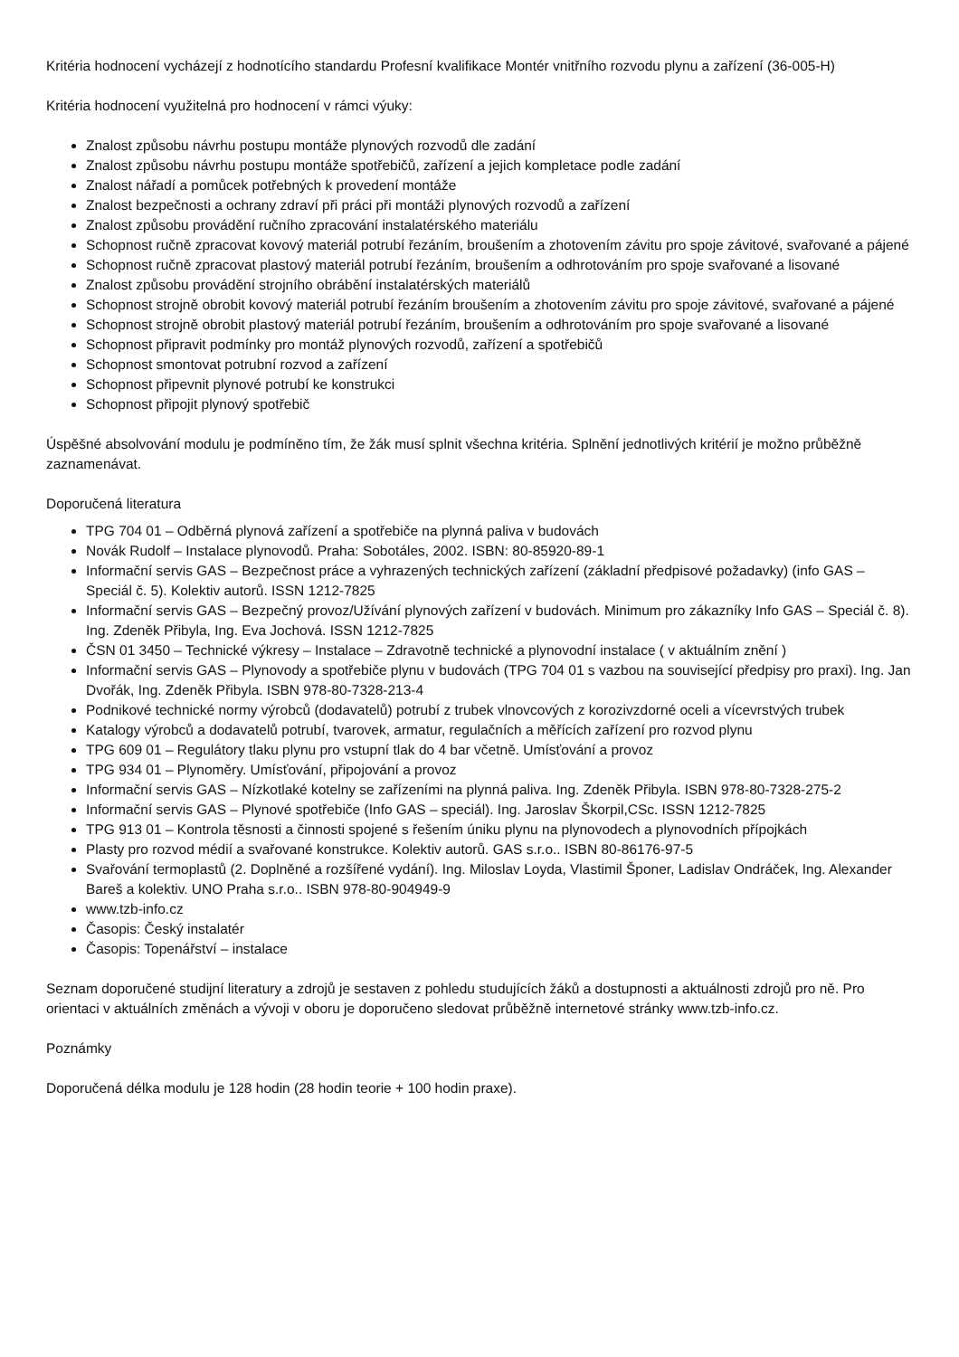Kritéria hodnocení vycházejí z hodnotícího standardu Profesní kvalifikace Montér vnitřního rozvodu plynu a zařízení (36-005-H)
Kritéria hodnocení využitelná pro hodnocení v rámci výuky:
Znalost způsobu návrhu postupu montáže plynových rozvodů dle zadání
Znalost způsobu návrhu postupu montáže spotřebičů, zařízení a jejich kompletace podle zadání
Znalost nářadí a pomůcek potřebných k provedení montáže
Znalost bezpečnosti a ochrany zdraví při práci při montáži plynových rozvodů a zařízení
Znalost způsobu provádění ručního zpracování instalatérského materiálu
Schopnost ručně zpracovat kovový materiál potrubí řezáním, broušením a zhotovením závitu pro spoje závitové, svařované a pájené
Schopnost ručně zpracovat plastový materiál potrubí řezáním, broušením a odhrotováním pro spoje svařované a lisované
Znalost způsobu provádění strojního obrábění instalatérských materiálů
Schopnost strojně obrobit kovový materiál potrubí řezáním broušením a zhotovením závitu pro spoje závitové, svařované a pájené
Schopnost strojně obrobit plastový materiál potrubí řezáním, broušením a odhrotováním pro spoje svařované a lisované
Schopnost připravit podmínky pro montáž plynových rozvodů, zařízení a spotřebičů
Schopnost smontovat potrubní rozvod a zařízení
Schopnost připevnit plynové potrubí ke konstrukci
Schopnost připojit plynový spotřebič
Úspěšné absolvování modulu je podmíněno tím, že žák musí splnit všechna kritéria. Splnění jednotlivých kritérií je možno průběžně zaznamenávat.
Doporučená literatura
TPG 704 01 – Odběrná plynová zařízení a spotřebiče na plynná paliva v budovách
Novák Rudolf – Instalace plynovodů. Praha: Sobotáles, 2002. ISBN: 80-85920-89-1
Informační servis GAS – Bezpečnost práce a vyhrazených technických zařízení (základní předpisové požadavky) (info GAS – Speciál č. 5). Kolektiv autorů. ISSN 1212-7825
Informační servis GAS – Bezpečný provoz/Užívání plynových zařízení v budovách. Minimum pro zákazníky Info GAS – Speciál č. 8). Ing. Zdeněk Přibyla, Ing. Eva Jochová. ISSN 1212-7825
ČSN 01 3450 – Technické výkresy – Instalace – Zdravotně technické a plynovodní instalace ( v aktuálním znění )
Informační servis GAS – Plynovody a spotřebiče plynu v budovách (TPG 704 01 s vazbou na související předpisy pro praxi). Ing. Jan Dvořák, Ing. Zdeněk Přibyla. ISBN 978-80-7328-213-4
Podnikové technické normy výrobců (dodavatelů) potrubí z trubek vlnovcových z korozivzdorné oceli a vícevrstvých trubek
Katalogy výrobců a dodavatelů potrubí, tvarovek, armatur, regulačních a měřících zařízení pro rozvod plynu
TPG 609 01 – Regulátory tlaku plynu pro vstupní tlak do 4 bar včetně. Umísťování a provoz
TPG 934 01 – Plynoměry. Umísťování, připojování a provoz
Informační servis GAS – Nízkotlaké kotelny se zařízeními na plynná paliva. Ing. Zdeněk Přibyla. ISBN 978-80-7328-275-2
Informační servis GAS – Plynové spotřebiče (Info GAS – speciál). Ing. Jaroslav Škorpil,CSc. ISSN 1212-7825
TPG 913 01 – Kontrola těsnosti a činnosti spojené s řešením úniku plynu na plynovodech a plynovodních přípojkách
Plasty pro rozvod médií a svařované konstrukce. Kolektiv autorů. GAS s.r.o.. ISBN 80-86176-97-5
Svařování termoplastů (2. Doplněné a rozšířené vydání). Ing. Miloslav Loyda, Vlastimil Šponer, Ladislav Ondráček, Ing. Alexander Bareš a kolektiv. UNO Praha s.r.o.. ISBN 978-80-904949-9
www.tzb-info.cz
Časopis: Český instalatér
Časopis: Topenářství – instalace
Seznam doporučené studijní literatury a zdrojů je sestaven z pohledu studujících žáků a dostupnosti a aktuálnosti zdrojů pro ně. Pro orientaci v aktuálních změnách a vývoji v oboru je doporučeno sledovat průběžně internetové stránky www.tzb-info.cz.
Poznámky
Doporučená délka modulu je 128 hodin (28 hodin teorie + 100 hodin praxe).